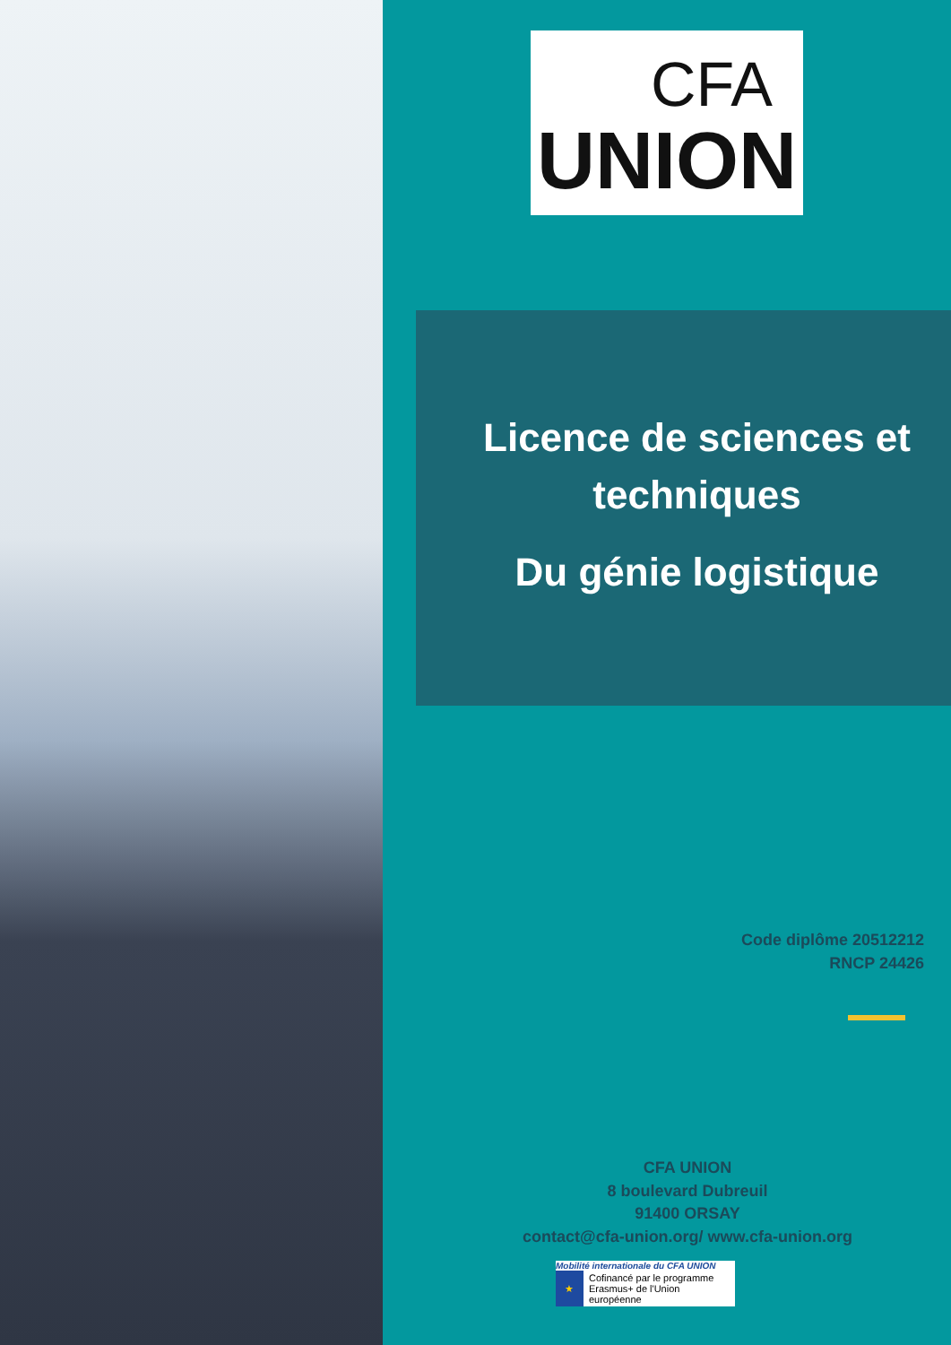CFA
UNION
Licence de sciences et techniques
Du génie logistique
Code diplôme 20512212
RNCP 24426
CFA UNION
8 boulevard Dubreuil
91400 ORSAY
contact@cfa-union.org/ www.cfa-union.org
Mobilité internationale du CFA UNION
★
Cofinancé par le programme Erasmus+ de l'Union européenne